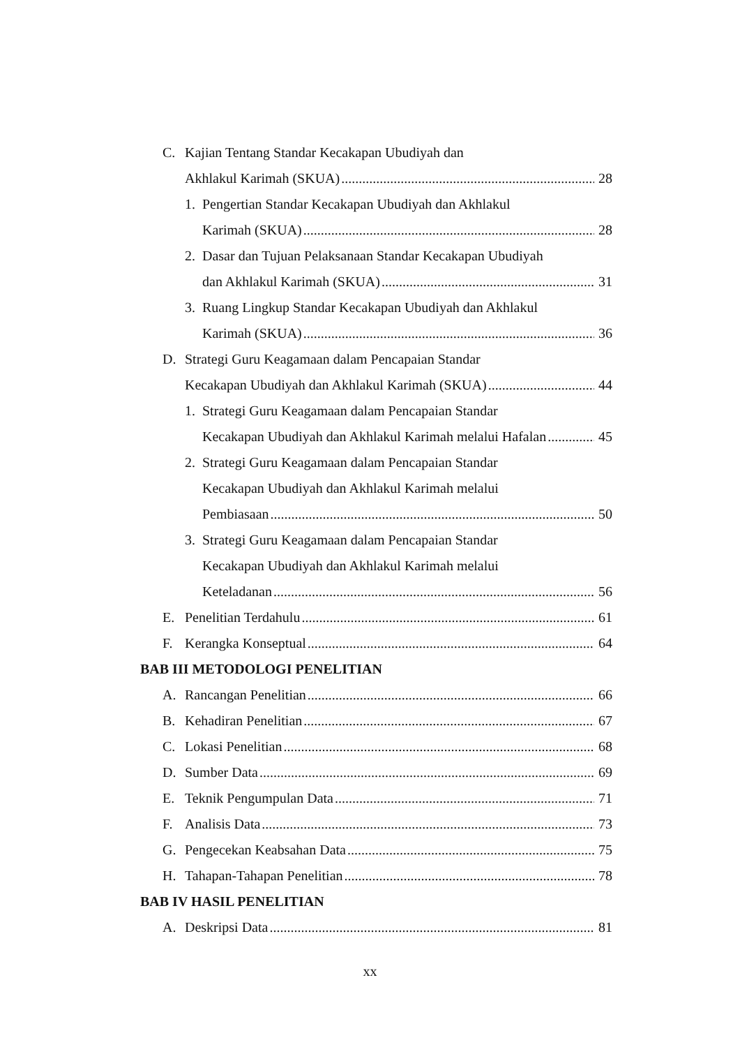C. Kajian Tentang Standar Kecakapan Ubudiyah dan
Akhlakul Karimah (SKUA) 28
1. Pengertian Standar Kecakapan Ubudiyah dan Akhlakul
Karimah (SKUA) 28
2. Dasar dan Tujuan Pelaksanaan Standar Kecakapan Ubudiyah
dan Akhlakul Karimah (SKUA) 31
3. Ruang Lingkup Standar Kecakapan Ubudiyah dan Akhlakul
Karimah (SKUA) 36
D. Strategi Guru Keagamaan dalam Pencapaian Standar
Kecakapan Ubudiyah dan Akhlakul Karimah (SKUA) 44
1. Strategi Guru Keagamaan dalam Pencapaian Standar
Kecakapan Ubudiyah dan Akhlakul Karimah melalui Hafalan 45
2. Strategi Guru Keagamaan dalam Pencapaian Standar
Kecakapan Ubudiyah dan Akhlakul Karimah melalui
Pembiasaan 50
3. Strategi Guru Keagamaan dalam Pencapaian Standar
Kecakapan Ubudiyah dan Akhlakul Karimah melalui
Keteladanan 56
E. Penelitian Terdahulu 61
F. Kerangka Konseptual 64
BAB III METODOLOGI PENELITIAN
A. Rancangan Penelitian 66
B. Kehadiran Penelitian 67
C. Lokasi Penelitian 68
D. Sumber Data 69
E. Teknik Pengumpulan Data 71
F. Analisis Data 73
G. Pengecekan Keabsahan Data 75
H. Tahapan-Tahapan Penelitian 78
BAB IV HASIL PENELITIAN
A. Deskripsi Data 81
xx